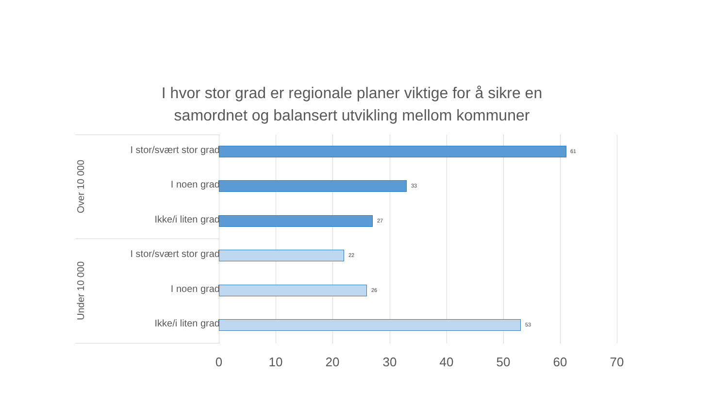I hvor stor grad er regionale planer viktige for å sikre en
samordnet og balansert utvikling mellom kommuner
Over 10 000
Under 10 000
I stor/svært stor grad
61
I noen grad 33
Ikke/i liten grad 27
I stor/svært stor grad
22
I noen grad 26
Ikke/i liten grad 53
0 10 20 30 40 50 60 70